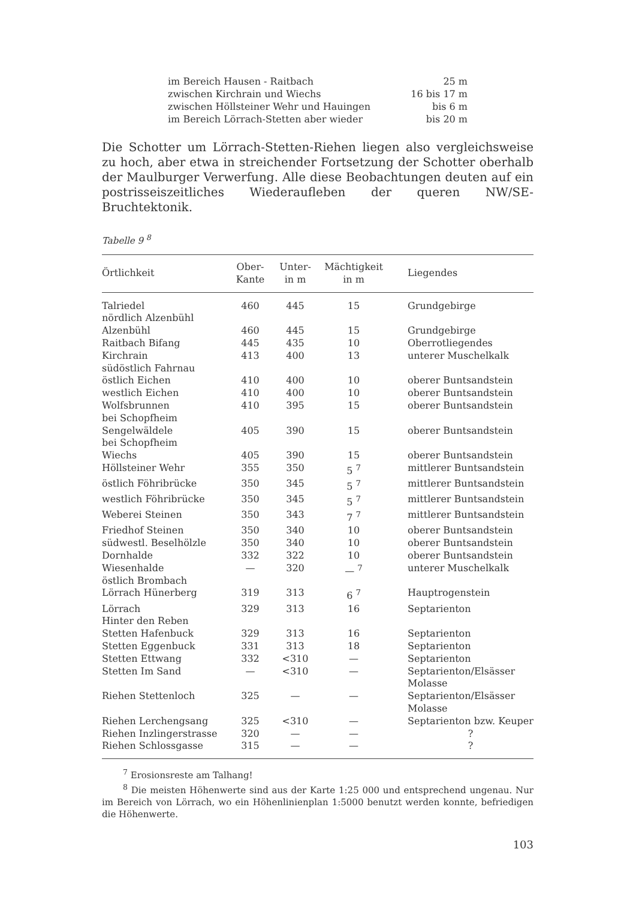im Bereich Hausen - Raitbach 25 m
zwischen Kirchrain und Wiechs 16 bis 17 m
zwischen Höllsteiner Wehr und Hauingen bis 6 m
im Bereich Lörrach-Stetten aber wieder bis 20 m
Die Schotter um Lörrach-Stetten-Riehen liegen also vergleichsweise zu hoch, aber etwa in streichender Fortsetzung der Schotter oberhalb der Maulburger Verwerfung. Alle diese Beobachtungen deuten auf ein postrisseiszeitliches Wiederaufleben der queren NW/SE-Bruchtektonik.
Tabelle 9 <sup>8</sup>
| Örtlichkeit | Ober- Kante | Unter- in m | Mächtigkeit in m | Liegendes |
| --- | --- | --- | --- | --- |
| Talriedel nördlich Alzenbühl | 460 | 445 | 15 | Grundgebirge |
| Alzenbühl | 460 | 445 | 15 | Grundgebirge |
| Raitbach Bifang | 445 | 435 | 10 | Oberrotliegendes |
| Kirchrain südöstlich Fahrnau | 413 | 400 | 13 | unterer Muschelkalk |
| östlich Eichen | 410 | 400 | 10 | oberer Buntsandstein |
| westlich Eichen | 410 | 400 | 10 | oberer Buntsandstein |
| Wolfsbrunnen bei Schopfheim | 410 | 395 | 15 | oberer Buntsandstein |
| Sengelwäldele bei Schopfheim | 405 | 390 | 15 | oberer Buntsandstein |
| Wiechs | 405 | 390 | 15 | oberer Buntsandstein |
| Höllsteiner Wehr | 355 | 350 | 5 <sup>7</sup> | mittlerer Buntsandstein |
| östlich Föhribrücke | 350 | 345 | 5 <sup>7</sup> | mittlerer Buntsandstein |
| westlich Föhribrücke | 350 | 345 | 5 <sup>7</sup> | mittlerer Buntsandstein |
| Weberei Steinen | 350 | 343 | 7 <sup>7</sup> | mittlerer Buntsandstein |
| Friedhof Steinen | 350 | 340 | 10 | oberer Buntsandstein |
| südwestl. Beselhölzle | 350 | 340 | 10 | oberer Buntsandstein |
| Dornhalde | 332 | 322 | 10 | oberer Buntsandstein |
| Wiesenhalde östlich Brombach | — | 320 | — <sup>7</sup> | unterer Muschelkalk |
| Lörrach Hünerberg | 319 | 313 | 6 <sup>7</sup> | Hauptrogenstein |
| Lörrach Hinter den Reben | 329 | 313 | 16 | Septarienton |
| Stetten Hafenbuck | 329 | 313 | 16 | Septarienton |
| Stetten Eggenbuck | 331 | 313 | 18 | Septarienton |
| Stetten Ettwang | 332 | <310 | — | Septarienton |
| Stetten Im Sand | — | <310 | — | Septarienton/Elsässer Molasse |
| Riehen Stettenloch | 325 | — | — | Septarienton/Elsässer Molasse |
| Riehen Lerchengsang | 325 | <310 | — | Septarienton bzw. Keuper |
| Riehen Inzlingerstrasse | 320 | — | — | ? |
| Riehen Schlossgasse | 315 | — | — | ? |
<sup>7</sup> Erosionsreste am Talhang!
<sup>8</sup> Die meisten Höhenwerte sind aus der Karte 1:25 000 und entsprechend ungenau. Nur im Bereich von Lörrach, wo ein Höhenlinienplan 1:5000 benutzt werden konnte, befriedigen die Höhenwerte.
103